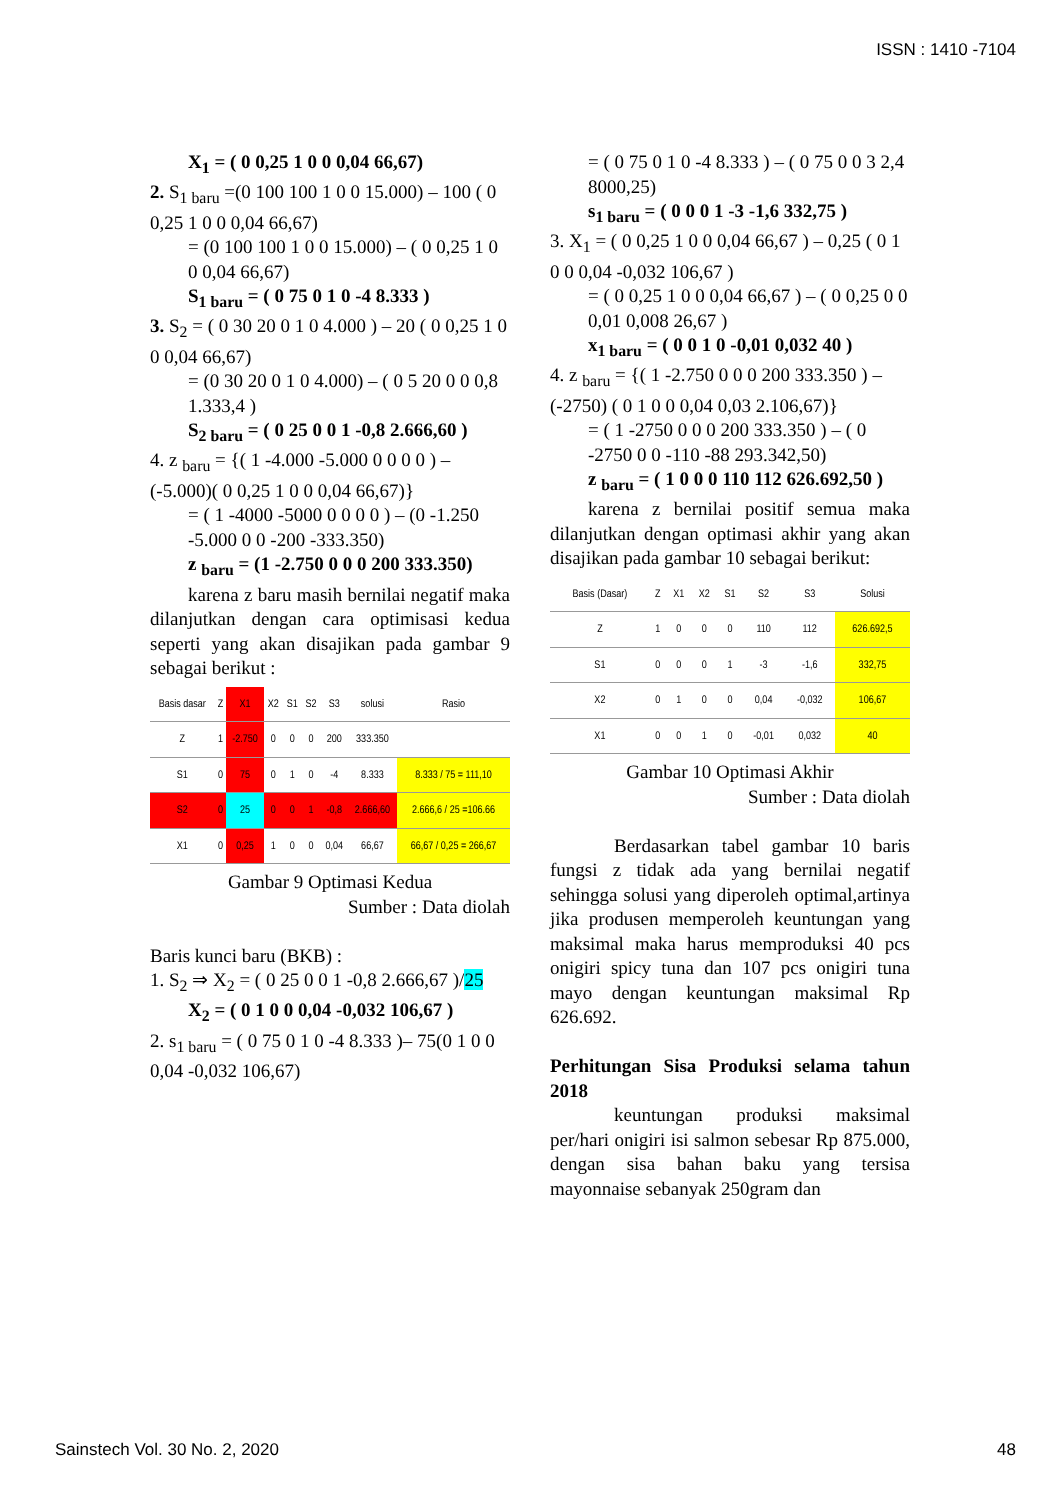ISSN : 1410 -7104
X<sub>1</sub> = ( 0 0,25 1 0 0 0,04 66,67)
2. S<sub>1 baru</sub> =(0 100 100 1 0 0 15.000) – 100 ( 0 0,25 1 0 0 0,04 66,67)
= (0 100 100 1 0 0 15.000) – ( 0 0,25 1 0 0 0,04 66,67)
S<sub>1 baru</sub> = ( 0 75 0 1 0 -4 8.333 )
3. S<sub>2</sub> = ( 0 30 20 0 1 0 4.000 ) – 20 ( 0 0,25 1 0 0 0,04 66,67)
= (0 30 20 0 1 0 4.000) – ( 0 5 20 0 0 0,8 1.333,4 )
S<sub>2 baru</sub> = ( 0 25 0 0 1 -0,8 2.666,60 )
4. z <sub>baru</sub> = {( 1 -4.000 -5.000 0 0 0 0 ) –(-5.000)( 0 0,25 1 0 0 0,04 66,67)}
= ( 1 -4000 -5000 0 0 0 0 ) – (0 -1.250 -5.000 0 0 -200 -333.350)
z <sub>baru</sub> = (1 -2.750 0 0 0 200 333.350)
karena z baru masih bernilai negatif maka dilanjutkan dengan cara optimisasi kedua seperti yang akan disajikan pada gambar 9 sebagai berikut :
| Basis dasar | Z | X1 | X2 | S1 | S2 | S3 | solusi | Rasio |
| --- | --- | --- | --- | --- | --- | --- | --- | --- |
| Z | 1 | -2.750 | 0 | 0 | 0 | 200 | 333.350 | |
| S1 | 0 | 75 | 0 | 1 | 0 | -4 | 8.333 | 8.333 / 75 = 111,10 |
| S2 | 0 | 25 | 0 | 0 | 1 | -0,8 | 2.666,60 | 2.666,6 / 25 =106.66 |
| X1 | 0 | 0,25 | 1 | 0 | 0 | 0,04 | 66,67 | 66,67 / 0,25 = 266,67 |
Gambar 9 Optimasi Kedua
Sumber : Data diolah
Baris kunci baru (BKB) :
1. S<sub>2</sub> ⇒ X<sub>2</sub> = ( 0 25 0 0 1 -0,8 2.666,67 )/25
X<sub>2</sub> = ( 0 1 0 0 0,04 -0,032 106,67 )
2. s<sub>1 baru</sub> = ( 0 75 0 1 0 -4 8.333 )– 75(0 1 0 0 0,04 -0,032 106,67)
= ( 0 75 0 1 0 -4 8.333 ) – ( 0 75 0 0 3 2,4 8000,25)
s<sub>1 baru</sub> = ( 0 0 0 1 -3 -1,6 332,75 )
3. X<sub>1</sub> = ( 0 0,25 1 0 0 0,04 66,67 ) – 0,25 ( 0 1 0 0 0,04 -0,032 106,67 )
= ( 0 0,25 1 0 0 0,04 66,67 ) – ( 0 0,25 0 0 0,01 0,008 26,67 )
x<sub>1 baru</sub> = ( 0 0 1 0 -0,01 0,032 40 )
4. z <sub>baru</sub> = {( 1 -2.750 0 0 0 200 333.350 ) – (-2750) ( 0 1 0 0 0,04 0,03 2.106,67)}
= ( 1 -2750 0 0 0 200 333.350 ) – ( 0 -2750 0 0 -110 -88 293.342,50)
z <sub>baru</sub> = ( 1 0 0 0 110 112 626.692,50 )
karena z bernilai positif semua maka dilanjutkan dengan optimasi akhir yang akan disajikan pada gambar 10 sebagai berikut:
| Basis (Dasar) | Z | X1 | X2 | S1 | S2 | S3 | Solusi |
| --- | --- | --- | --- | --- | --- | --- | --- |
| Z | 1 | 0 | 0 | 0 | 110 | 112 | 626.692,5 |
| S1 | 0 | 0 | 0 | 1 | -3 | -1,6 | 332,75 |
| X2 | 0 | 1 | 0 | 0 | 0,04 | -0,032 | 106,67 |
| X1 | 0 | 0 | 1 | 0 | -0,01 | 0,032 | 40 |
Gambar 10 Optimasi Akhir
Sumber : Data diolah
Berdasarkan tabel gambar 10 baris fungsi z tidak ada yang bernilai negatif sehingga solusi yang diperoleh optimal,artinya jika produsen memperoleh keuntungan yang maksimal maka harus memproduksi 40 pcs onigiri spicy tuna dan 107 pcs onigiri tuna mayo dengan keuntungan maksimal Rp 626.692.
Perhitungan Sisa Produksi selama tahun 2018
keuntungan produksi maksimal per/hari onigiri isi salmon sebesar Rp 875.000, dengan sisa bahan baku yang tersisa mayonnaise sebanyak 250gram dan
Sainstech Vol. 30 No. 2, 2020 48